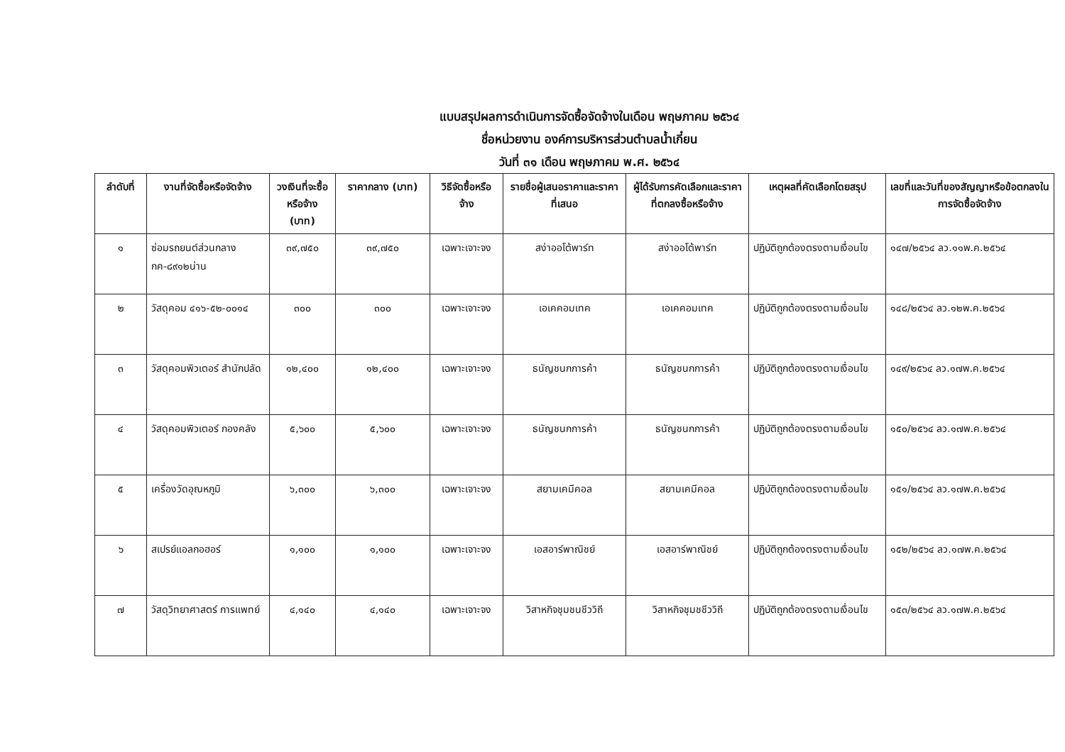แบบสรุปผลการดำเนินการจัดซื้อจัดจ้างในเดือน พฤษภาคม ๒๕๖๔
ชื่อหน่วยงาน องค์การบริหารส่วนตำบลน้ำเกี๋ยน
วันที่ ๓๑ เดือน พฤษภาคม พ.ศ. ๒๕๖๔
| ลำดับที่ | งานที่จัดซื้อหรือจัดจ้าง | วงเงินที่จะซื้อหรือจ้าง (บาท) | ราคากลาง (บาท) | วิธีจัดซื้อหรือจ้าง | รายชื่อผู้เสนอราคาและราคาที่เสนอ | ผู้ได้รับการคัดเลือกและราคาที่ตกลงซื้อหรือจ้าง | เหตุผลที่คัดเลือกโดยสรุป | เลขที่และวันที่ของสัญญาหรือข้อตกลงในการจัดซื้อจัดจ้าง |
| --- | --- | --- | --- | --- | --- | --- | --- | --- |
| ๑ | ซ่อมรถยนต์ส่วนกลาง กค-๘๙๑๒น่าน | ๓๙,๗๕๐ | ๓๙,๗๕๐ | เฉพาะเจาะจง | สง่าออโต้พาร์ท | สง่าออโต้พาร์ท | ปฏิบัติถูกต้องตรงตามเงื่อนไข | ๑๔๗/๒๕๖๔ ลว.๑๑พ.ค.๒๕๖๔ |
| ๒ | วัสดุคอม ๔๑๖-๕๒-๐๐๑๔ | ๓๐๐ | ๓๐๐ | เฉพาะเจาะจง | เอเคคอมเทค | เอเคคอมเทค | ปฏิบัติถูกต้องตรงตามเงื่อนไข | ๑๔๘/๒๕๖๔ ลว.๑๒พ.ค.๒๕๖๔ |
| ๓ | วัสดุคอมพิวเตอร์ สำนักปลัด | ๑๒,๔๐๐ | ๑๒,๔๐๐ | เฉพาะเจาะจง | ธนัญชนกการค้า | ธนัญชนกการค้า | ปฏิบัติถูกต้องตรงตามเงื่อนไข | ๑๔๙/๒๕๖๔ ลว.๑๗พ.ค.๒๕๖๔ |
| ๔ | วัสดุคอมพิวเตอร์ กองคลัง | ๕,๖๐๐ | ๕,๖๐๐ | เฉพาะเจาะจง | ธนัญชนกการค้า | ธนัญชนกการค้า | ปฏิบัติถูกต้องตรงตามเงื่อนไข | ๑๕๐/๒๕๖๔ ลว.๑๗พ.ค.๒๕๖๔ |
| ๕ | เครื่องวัดอุณหภูมิ | ๖,๓๐๐ | ๖,๓๐๐ | เฉพาะเจาะจง | สยามเคมีคอล | สยามเคมีคอล | ปฏิบัติถูกต้องตรงตามเงื่อนไข | ๑๕๑/๒๕๖๔ ลว.๑๗พ.ค.๒๕๖๔ |
| ๖ | สเปรย์แอลกอฮอร์ | ๑,๑๐๐ | ๑,๑๐๐ | เฉพาะเจาะจง | เอสอาร์พาณิชย์ | เอสอาร์พาณิชย์ | ปฏิบัติถูกต้องตรงตามเงื่อนไข | ๑๕๒/๒๕๖๔ ลว.๑๗พ.ค.๒๕๖๔ |
| ๗ | วัสดุวิทยาศาสตร์ การแพทย์ | ๔,๑๔๐ | ๔,๑๔๐ | เฉพาะเจาะจง | วิสาหกิจชุมชนชีววิถี | วิสาหกิจชุมชชีววิถี | ปฏิบัติถูกต้องตรงตามเงื่อนไข | ๑๕๓/๒๕๖๔ ลว.๑๗พ.ค.๒๕๖๔ |